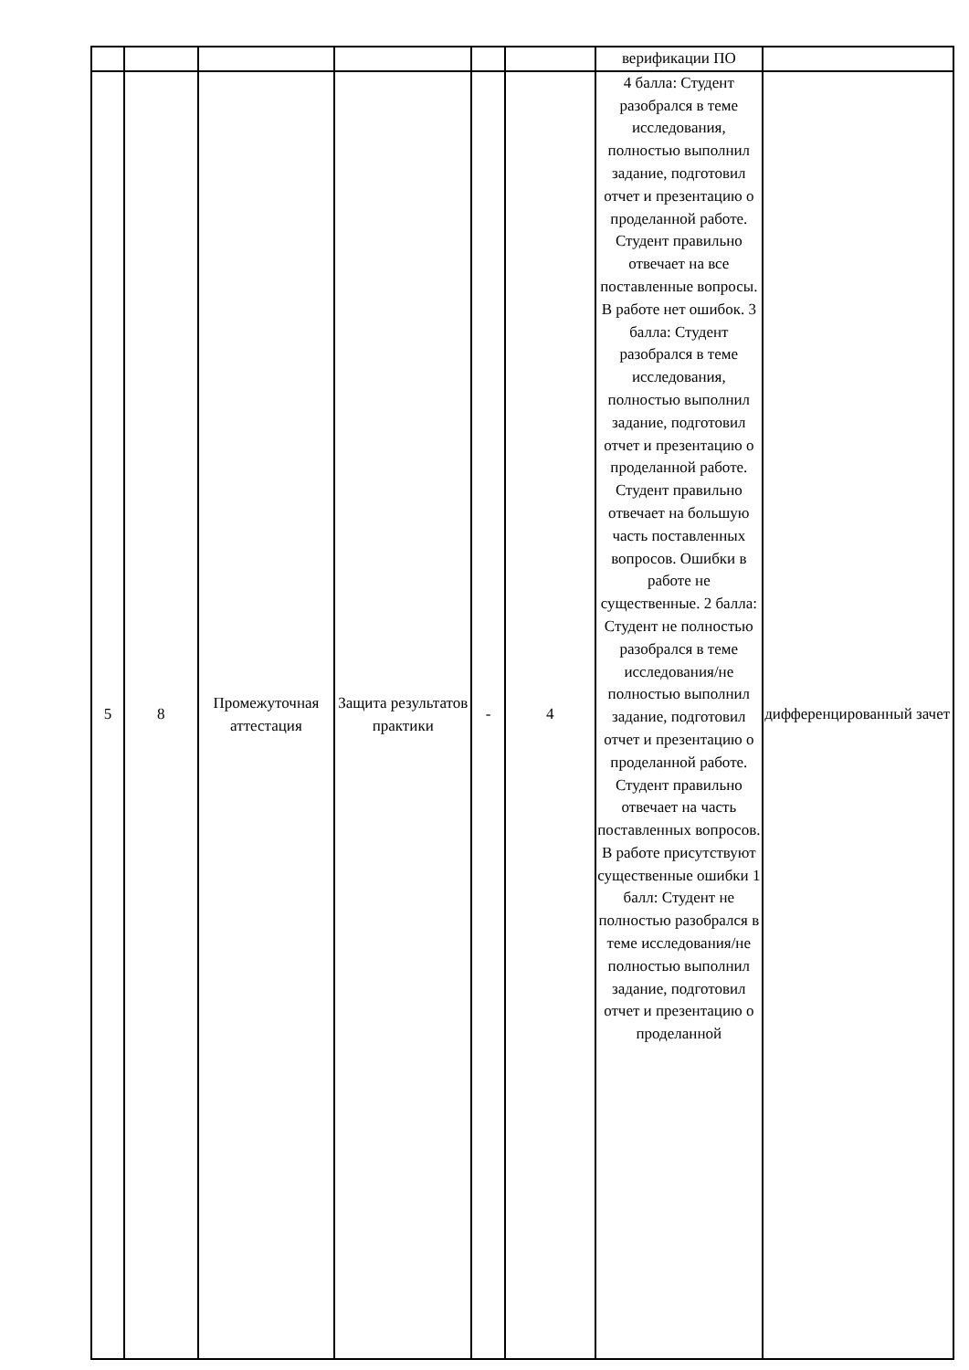| | | | | | | верификации ПО | |
| 5 | 8 | Промежуточная аттестация | Защита результатов практики | - | 4 | 4 балла: Студент разобрался в теме исследования, полностью выполнил задание, подготовил отчет и презентацию о проделанной работе. Студент правильно отвечает на все поставленные вопросы. В работе нет ошибок. 3 балла: Студент разобрался в теме исследования, полностью выполнил задание, подготовил отчет и презентацию о проделанной работе. Студент правильно отвечает на большую часть поставленных вопросов. Ошибки в работе не существенные. 2 балла: Студент не полностью разобрался в теме исследования/не полностью выполнил задание, подготовил отчет и презентацию о проделанной работе. Студент правильно отвечает на часть поставленных вопросов. В работе присутствуют существенные ошибки 1 балл: Студент не полностью разобрался в теме исследования/не полностью выполнил задание, подготовил отчет и презентацию о проделанной | дифференцированный зачет |